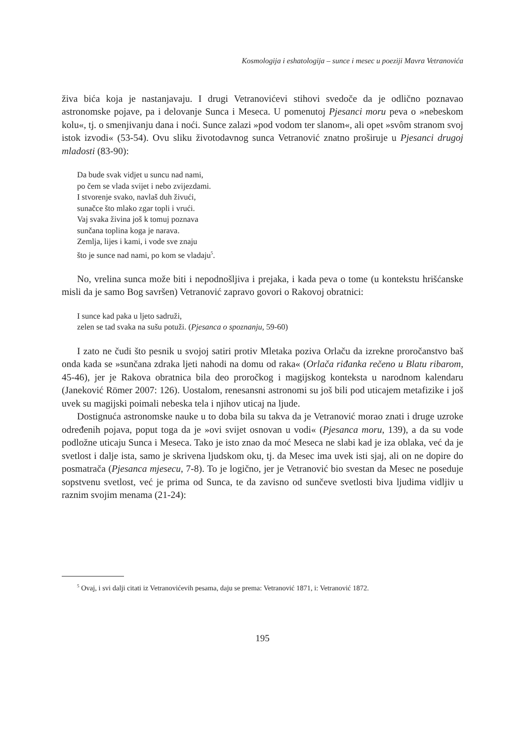Kosmologija i eshatologija – sunce i mesec u poeziji Mavra Vetranovića
živa bića koja je nastanjavaju. I drugi Vetranovićevi stihovi svedoče da je odlično poznavao astronomske pojave, pa i delovanje Sunca i Meseca. U pomenutoj Pjesanci moru peva o »nebeskom kolu«, tj. o smenjivanju dana i noći. Sunce zalazi »pod vodom ter slanom«, ali opet »svôm stranom svoj istok izvodi« (53-54). Ovu sliku životodavnog sunca Vetranović znatno proširuje u Pjesanci drugoj mladosti (83-90):
Da bude svak vidjet u suncu nad nami,
po čem se vlada svijet i nebo zvijezdami.
I stvorenje svako, navlaš duh živući,
sunačce što mlako zgar topli i vrući.
Vaj svaka živina još k tomuj poznava
sunčana toplina koga je narava.
Zemlja, lijes i kami, i vode sve znaju
što je sunce nad nami, po kom se vladaju<sup>5</sup>.
No, vrelina sunca može biti i nepodnošljiva i prejaka, i kada peva o tome (u kontekstu hrišćanske misli da je samo Bog savršen) Vetranović zapravo govori o Rakovoj obratnici:
I sunce kad paka u ljeto sadruži,
zelen se tad svaka na sušu potuži. (Pjesanca o spoznanju, 59-60)
I zato ne čudi što pesnik u svojoj satiri protiv Mletaka poziva Orlaču da izrekne proročanstvo baš onda kada se »sunčana zdraka ljeti nahodi na domu od raka« (Orlača riđanka rečeno u Blatu ribarom, 45-46), jer je Rakova obratnica bila deo proročkog i magijskog konteksta u narodnom kalendaru (Janeković Römer 2007: 126). Uostalom, renesansni astronomi su još bili pod uticajem metafizike i još uvek su magijski poimali nebeska tela i njihov uticaj na ljude.
Dostignuća astronomske nauke u to doba bila su takva da je Vetranović morao znati i druge uzroke određenih pojava, poput toga da je »ovi svijet osnovan u vodi« (Pjesanca moru, 139), a da su vode podložne uticaju Sunca i Meseca. Tako je isto znao da moć Meseca ne slabi kad je iza oblaka, već da je svetlost i dalje ista, samo je skrivena ljudskom oku, tj. da Mesec ima uvek isti sjaj, ali on ne dopire do posmatrača (Pjesanca mjesecu, 7-8). To je logično, jer je Vetranović bio svestan da Mesec ne poseduje sopstvenu svetlost, već je prima od Sunca, te da zavisno od sunčeve svetlosti biva ljudima vidljiv u raznim svojim menama (21-24):
<sup>5</sup> Ovaj, i svi dalji citati iz Vetranovićevih pesama, daju se prema: Vetranović 1871, i: Vetranović 1872.
195